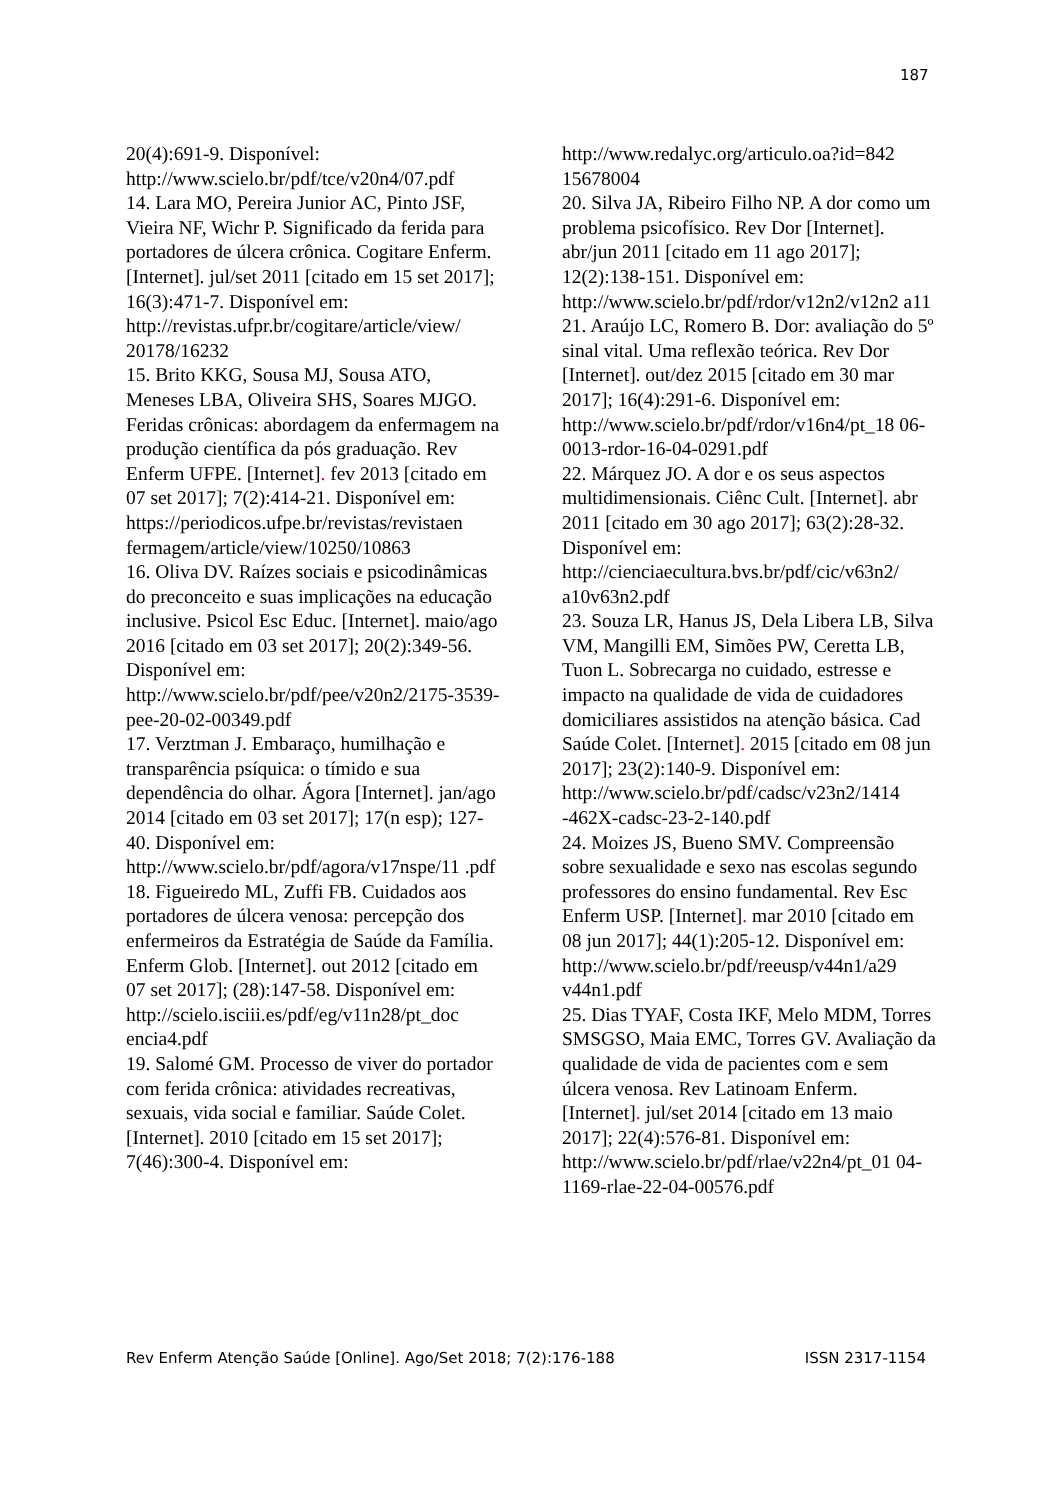187
20(4):691-9. Disponível: http://www.scielo.br/pdf/tce/v20n4/07.pdf
14. Lara MO, Pereira Junior AC, Pinto JSF, Vieira NF, Wichr P. Significado da ferida para portadores de úlcera crônica. Cogitare Enferm. [Internet]. jul/set 2011 [citado em 15 set 2017]; 16(3):471-7. Disponível em: http://revistas.ufpr.br/cogitare/article/view/ 20178/16232
15. Brito KKG, Sousa MJ, Sousa ATO, Meneses LBA, Oliveira SHS, Soares MJGO. Feridas crônicas: abordagem da enfermagem na produção científica da pós graduação. Rev Enferm UFPE. [Internet]. fev 2013 [citado em 07 set 2017]; 7(2):414-21. Disponível em: https://periodicos.ufpe.br/revistas/revistaen fermagem/article/view/10250/10863
16. Oliva DV. Raízes sociais e psicodinâmicas do preconceito e suas implicações na educação inclusive. Psicol Esc Educ. [Internet]. maio/ago 2016 [citado em 03 set 2017]; 20(2):349-56. Disponível em: http://www.scielo.br/pdf/pee/v20n2/2175-3539-pee-20-02-00349.pdf
17. Verztman J. Embaraço, humilhação e transparência psíquica: o tímido e sua dependência do olhar. Ágora [Internet]. jan/ago 2014 [citado em 03 set 2017]; 17(n esp); 127-40. Disponível em: http://www.scielo.br/pdf/agora/v17nspe/11 .pdf
18. Figueiredo ML, Zuffi FB. Cuidados aos portadores de úlcera venosa: percepção dos enfermeiros da Estratégia de Saúde da Família. Enferm Glob. [Internet]. out 2012 [citado em 07 set 2017]; (28):147-58. Disponível em: http://scielo.isciii.es/pdf/eg/v11n28/pt_doc encia4.pdf
19. Salomé GM. Processo de viver do portador com ferida crônica: atividades recreativas, sexuais, vida social e familiar. Saúde Colet. [Internet]. 2010 [citado em 15 set 2017]; 7(46):300-4. Disponível em:
http://www.redalyc.org/articulo.oa?id=842 15678004
20. Silva JA, Ribeiro Filho NP. A dor como um problema psicofísico. Rev Dor [Internet]. abr/jun 2011 [citado em 11 ago 2017]; 12(2):138-151. Disponível em: http://www.scielo.br/pdf/rdor/v12n2/v12n2 a11
21. Araújo LC, Romero B. Dor: avaliação do 5º sinal vital. Uma reflexão teórica. Rev Dor [Internet]. out/dez 2015 [citado em 30 mar 2017]; 16(4):291-6. Disponível em: http://www.scielo.br/pdf/rdor/v16n4/pt_18 06-0013-rdor-16-04-0291.pdf
22. Márquez JO. A dor e os seus aspectos multidimensionais. Ciênc Cult. [Internet]. abr 2011 [citado em 30 ago 2017]; 63(2):28-32. Disponível em: http://cienciaecultura.bvs.br/pdf/cic/v63n2/ a10v63n2.pdf
23. Souza LR, Hanus JS, Dela Libera LB, Silva VM, Mangilli EM, Simões PW, Ceretta LB, Tuon L. Sobrecarga no cuidado, estresse e impacto na qualidade de vida de cuidadores domiciliares assistidos na atenção básica. Cad Saúde Colet. [Internet]. 2015 [citado em 08 jun 2017]; 23(2):140-9. Disponível em: http://www.scielo.br/pdf/cadsc/v23n2/1414 -462X-cadsc-23-2-140.pdf
24. Moizes JS, Bueno SMV. Compreensão sobre sexualidade e sexo nas escolas segundo professores do ensino fundamental. Rev Esc Enferm USP. [Internet]. mar 2010 [citado em 08 jun 2017]; 44(1):205-12. Disponível em: http://www.scielo.br/pdf/reeusp/v44n1/a29 v44n1.pdf
25. Dias TYAF, Costa IKF, Melo MDM, Torres SMSGSO, Maia EMC, Torres GV. Avaliação da qualidade de vida de pacientes com e sem úlcera venosa. Rev Latinoam Enferm. [Internet]. jul/set 2014 [citado em 13 maio 2017]; 22(4):576-81. Disponível em: http://www.scielo.br/pdf/rlae/v22n4/pt_01 04-1169-rlae-22-04-00576.pdf
Rev Enferm Atenção Saúde [Online]. Ago/Set 2018; 7(2):176-188 ISSN 2317-1154